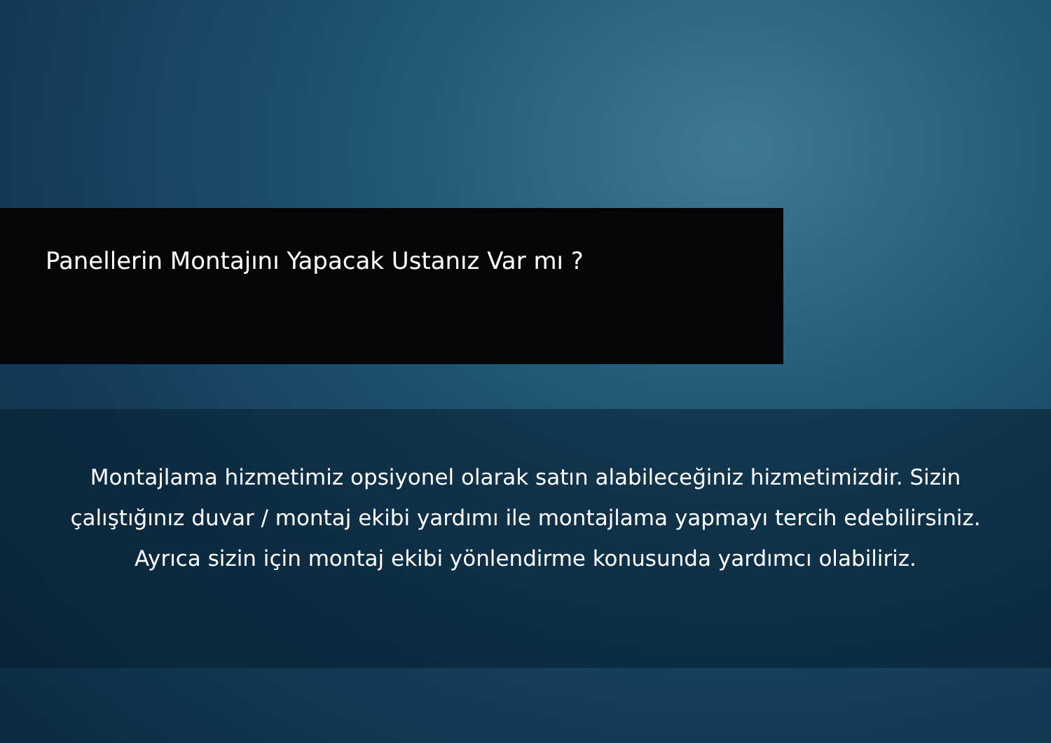Panellerin Montajını Yapacak Ustanız Var mı ?
Montajlama hizmetimiz opsiyonel olarak satın alabileceğiniz hizmetimizdir. Sizin çalıştığınız duvar / montaj ekibi yardımı ile montajlama yapmayı tercih edebilirsiniz. Ayrıca sizin için montaj ekibi yönlendirme konusunda yardımcı olabiliriz.